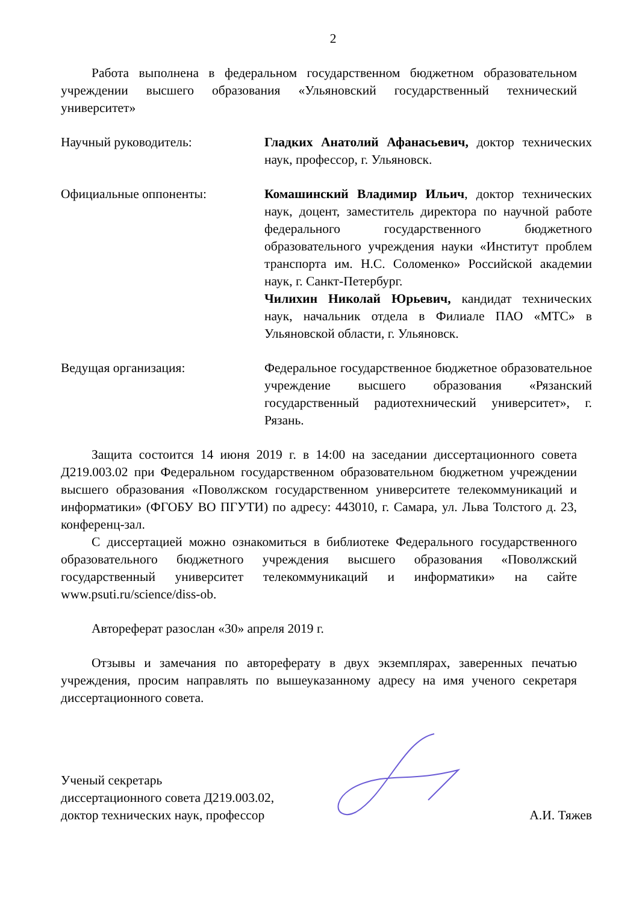2
Работа выполнена в федеральном государственном бюджетном образовательном учреждении высшего образования «Ульяновский государственный технический университет»
Научный руководитель: Гладких Анатолий Афанасьевич, доктор технических наук, профессор, г. Ульяновск.
Официальные оппоненты: Комашинский Владимир Ильич, доктор технических наук, доцент, заместитель директора по научной работе федерального государственного бюджетного образовательного учреждения науки «Институт проблем транспорта им. Н.С. Соломенко» Российской академии наук, г. Санкт-Петербург.
Чилихин Николай Юрьевич, кандидат технических наук, начальник отдела в Филиале ПАО «МТС» в Ульяновской области, г. Ульяновск.
Ведущая организация: Федеральное государственное бюджетное образовательное учреждение высшего образования «Рязанский государственный радиотехнический университет», г. Рязань.
Защита состоится 14 июня 2019 г. в 14:00 на заседании диссертационного совета Д219.003.02 при Федеральном государственном образовательном бюджетном учреждении высшего образования «Поволжском государственном университете телекоммуникаций и информатики» (ФГОБУ ВО ПГУТИ) по адресу: 443010, г. Самара, ул. Льва Толстого д. 23, конференц-зал.
С диссертацией можно ознакомиться в библиотеке Федерального государственного образовательного бюджетного учреждения высшего образования «Поволжский государственный университет телекоммуникаций и информатики» на сайте www.psuti.ru/science/diss-ob.
Автореферат разослан «30» апреля 2019 г.
Отзывы и замечания по автореферату в двух экземплярах, заверенных печатью учреждения, просим направлять по вышеуказанному адресу на имя ученого секретаря диссертационного совета.
Ученый секретарь
диссертационного совета Д219.003.02,
доктор технических наук, профессор
А.И. Тяжев